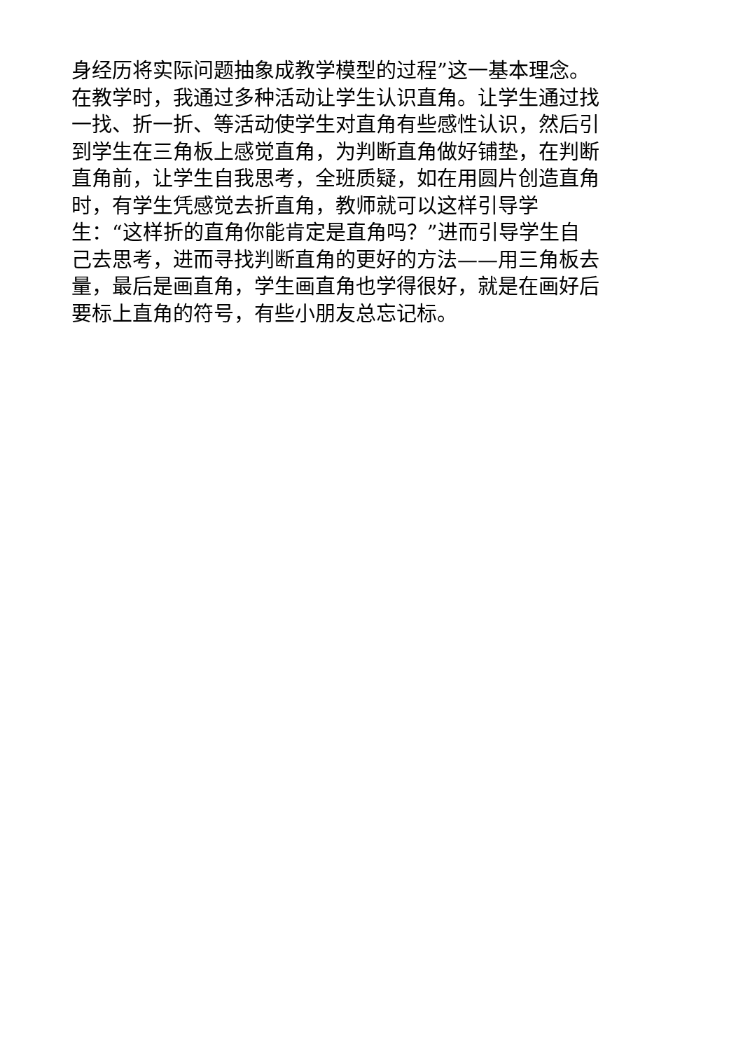身经历将实际问题抽象成教学模型的过程”这一基本理念。
在教学时，我通过多种活动让学生认识直角。让学生通过找
一找、折一折、等活动使学生对直角有些感性认识，然后引
到学生在三角板上感觉直角，为判断直角做好铺垫，在判断
直角前，让学生自我思考，全班质疑，如在用圆片创造直角
时，有学生凭感觉去折直角，教师就可以这样引导学
生：“这样折的直角你能肯定是直角吗？”进而引导学生自
己去思考，进而寻找判断直角的更好的方法——用三角板去
量，最后是画直角，学生画直角也学得很好，就是在画好后
要标上直角的符号，有些小朋友总忘记标。